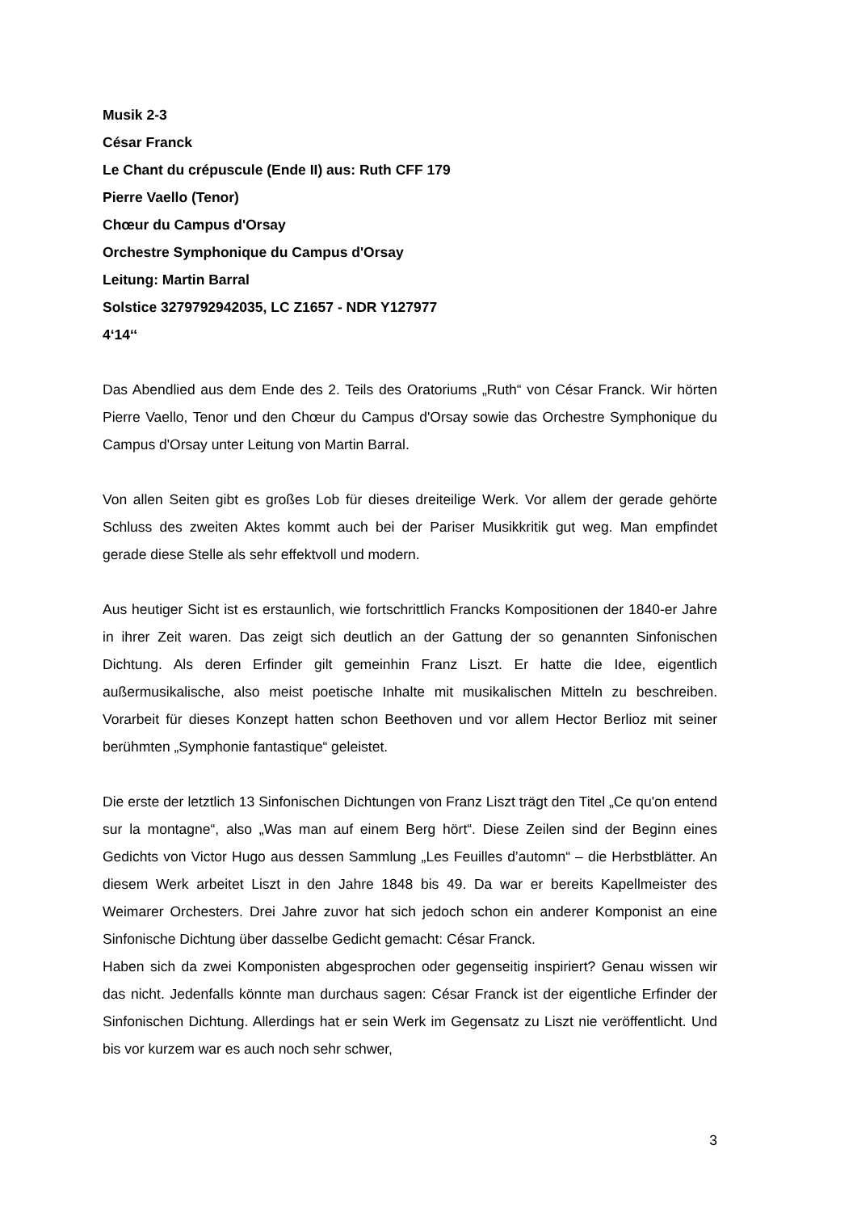Musik 2-3
César Franck
Le Chant du crépuscule (Ende II) aus: Ruth CFF 179
Pierre Vaello (Tenor)
Chœur du Campus d'Orsay
Orchestre Symphonique du Campus d'Orsay
Leitung: Martin Barral
Solstice 3279792942035, LC Z1657 - NDR Y127977
4‘14‘‘
Das Abendlied aus dem Ende des 2. Teils des Oratoriums „Ruth“ von César Franck. Wir hörten Pierre Vaello, Tenor und den Chœur du Campus d'Orsay sowie das Orchestre Symphonique du Campus d'Orsay unter Leitung von Martin Barral.
Von allen Seiten gibt es großes Lob für dieses dreiteilige Werk. Vor allem der gerade gehörte Schluss des zweiten Aktes kommt auch bei der Pariser Musikkritik gut weg. Man empfindet gerade diese Stelle als sehr effektvoll und modern.
Aus heutiger Sicht ist es erstaunlich, wie fortschrittlich Francks Kompositionen der 1840-er Jahre in ihrer Zeit waren. Das zeigt sich deutlich an der Gattung der so genannten Sinfonischen Dichtung. Als deren Erfinder gilt gemeinhin Franz Liszt. Er hatte die Idee, eigentlich außermusikalische, also meist poetische Inhalte mit musikalischen Mitteln zu beschreiben. Vorarbeit für dieses Konzept hatten schon Beethoven und vor allem Hector Berlioz mit seiner berühmten „Symphonie fantastique“ geleistet.
Die erste der letztlich 13 Sinfonischen Dichtungen von Franz Liszt trägt den Titel „Ce qu'on entend sur la montagne“, also „Was man auf einem Berg hört“. Diese Zeilen sind der Beginn eines Gedichts von Victor Hugo aus dessen Sammlung „Les Feuilles d’automn“ – die Herbstblätter. An diesem Werk arbeitet Liszt in den Jahre 1848 bis 49. Da war er bereits Kapellmeister des Weimarer Orchesters. Drei Jahre zuvor hat sich jedoch schon ein anderer Komponist an eine Sinfonische Dichtung über dasselbe Gedicht gemacht: César Franck.
Haben sich da zwei Komponisten abgesprochen oder gegenseitig inspiriert? Genau wissen wir das nicht. Jedenfalls könnte man durchaus sagen: César Franck ist der eigentliche Erfinder der Sinfonischen Dichtung. Allerdings hat er sein Werk im Gegensatz zu Liszt nie veröffentlicht. Und bis vor kurzem war es auch noch sehr schwer,
3